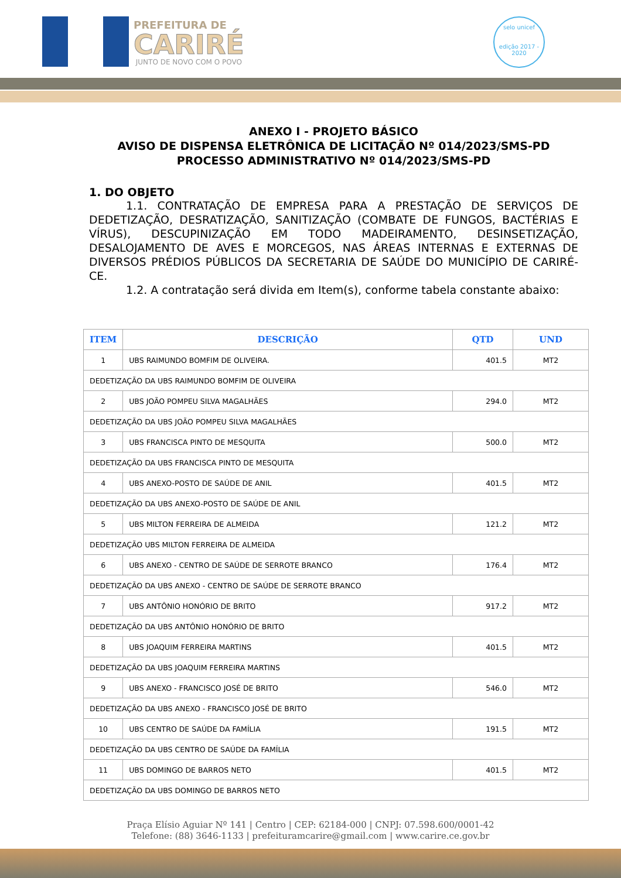PREFEITURA DE
CARIRÉ
JUNTO DE NOVO COM O POVO
selo unicef
edição 2017 - 2020
ANEXO I - PROJETO BÁSICO
AVISO DE DISPENSA ELETRÔNICA DE LICITAÇÃO Nº 014/2023/SMS-PD
PROCESSO ADMINISTRATIVO Nº 014/2023/SMS-PD
1. DO OBJETO
1.1. CONTRATAÇÃO DE EMPRESA PARA A PRESTAÇÃO DE SERVIÇOS DE DEDETIZAÇÃO, DESRATIZAÇÃO, SANITIZAÇÃO (COMBATE DE FUNGOS, BACTÉRIAS E VÍRUS), DESCUPINIZAÇÃO EM TODO MADEIRAMENTO, DESINSETIZAÇÃO, DESALOJAMENTO DE AVES E MORCEGOS, NAS ÁREAS INTERNAS E EXTERNAS DE DIVERSOS PRÉDIOS PÚBLICOS DA SECRETARIA DE SAÚDE DO MUNICÍPIO DE CARIRÉ-CE.
1.2. A contratação será divida em Item(s), conforme tabela constante abaixo:
| ITEM | DESCRIÇÃO | QTD | UND |
| --- | --- | --- | --- |
| 1 | UBS RAIMUNDO BOMFIM DE OLIVEIRA. | 401.5 | MT2 |
| DEDETIZAÇÃO DA UBS RAIMUNDO BOMFIM DE OLIVEIRA | | | |
| 2 | UBS JOÃO POMPEU SILVA MAGALHÃES | 294.0 | MT2 |
| DEDETIZAÇÃO DA UBS JOÃO POMPEU SILVA MAGALHÃES | | | |
| 3 | UBS FRANCISCA PINTO DE MESQUITA | 500.0 | MT2 |
| DEDETIZAÇÃO DA UBS FRANCISCA PINTO DE MESQUITA | | | |
| 4 | UBS ANEXO-POSTO DE SAÚDE DE ANIL | 401.5 | MT2 |
| DEDETIZAÇÃO DA UBS ANEXO-POSTO DE SAÚDE DE ANIL | | | |
| 5 | UBS MILTON FERREIRA DE ALMEIDA | 121.2 | MT2 |
| DEDETIZAÇÃO UBS MILTON FERREIRA DE ALMEIDA | | | |
| 6 | UBS ANEXO - CENTRO DE SAÚDE DE SERROTE BRANCO | 176.4 | MT2 |
| DEDETIZAÇÃO DA UBS ANEXO - CENTRO DE SAÚDE DE SERROTE BRANCO | | | |
| 7 | UBS ANTÔNIO HONÓRIO DE BRITO | 917.2 | MT2 |
| DEDETIZAÇÃO DA UBS ANTÔNIO HONÓRIO DE BRITO | | | |
| 8 | UBS JOAQUIM FERREIRA MARTINS | 401.5 | MT2 |
| DEDETIZAÇÃO DA UBS JOAQUIM FERREIRA MARTINS | | | |
| 9 | UBS ANEXO - FRANCISCO JOSÉ DE BRITO | 546.0 | MT2 |
| DEDETIZAÇÃO DA UBS ANEXO - FRANCISCO JOSÉ DE BRITO | | | |
| 10 | UBS CENTRO DE SAÚDE DA FAMÍLIA | 191.5 | MT2 |
| DEDETIZAÇÃO DA UBS CENTRO DE SAÚDE DA FAMÍLIA | | | |
| 11 | UBS DOMINGO DE BARROS NETO | 401.5 | MT2 |
| DEDETIZAÇÃO DA UBS DOMINGO DE BARROS NETO | | | |
Praça Elísio Aguiar Nº 141 | Centro | CEP: 62184-000 | CNPJ: 07.598.600/0001-42
Telefone: (88) 3646-1133 | prefeituramcarire@gmail.com | www.carire.ce.gov.br